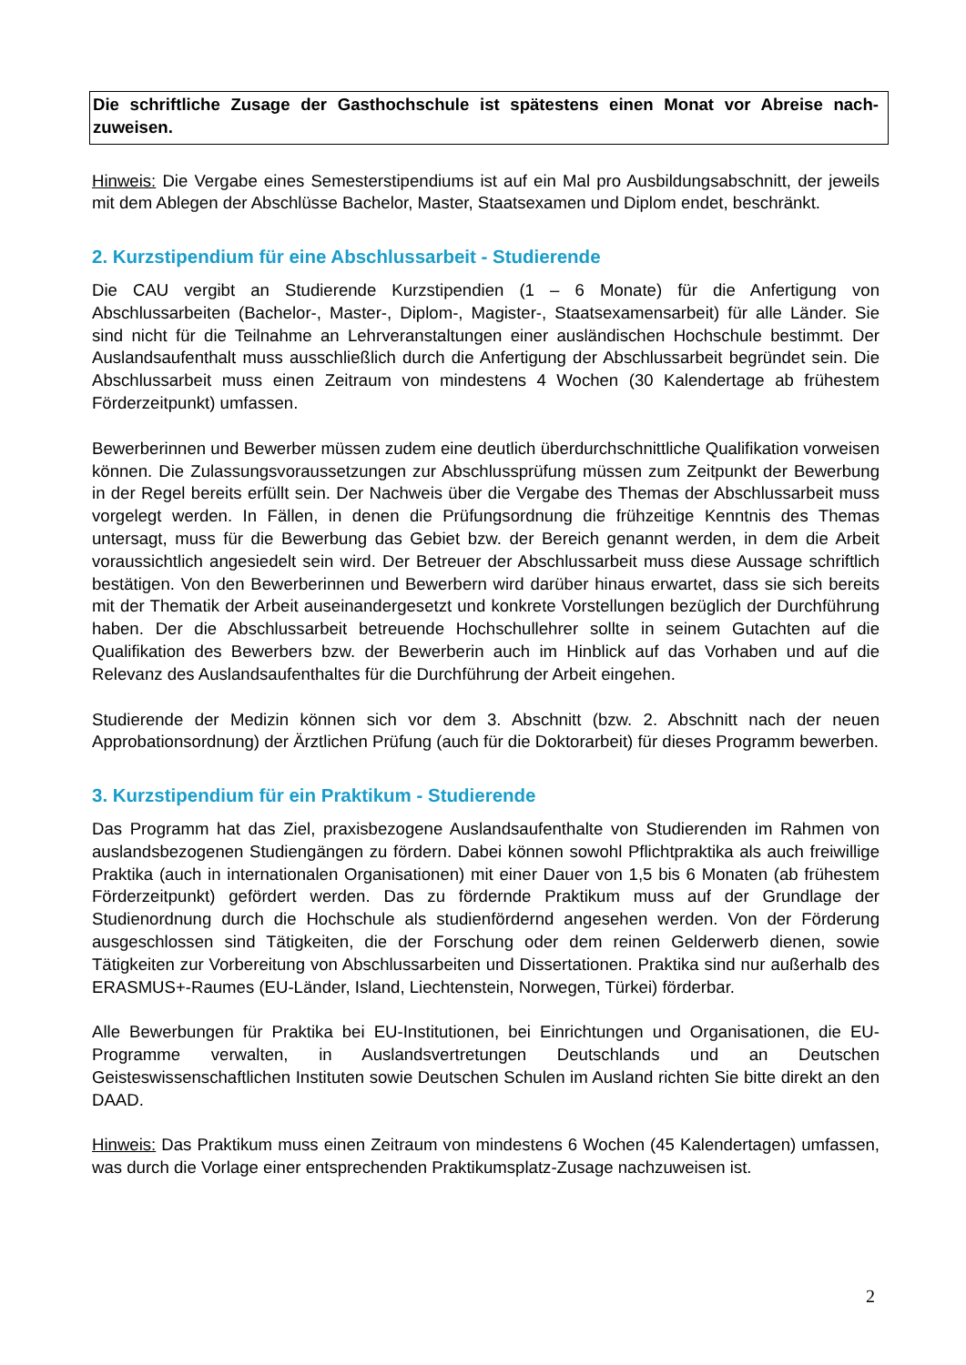Die schriftliche Zusage der Gasthochschule ist spätestens einen Monat vor Abreise nach-zuweisen.
Hinweis: Die Vergabe eines Semesterstipendiums ist auf ein Mal pro Ausbildungsabschnitt, der jeweils mit dem Ablegen der Abschlüsse Bachelor, Master, Staatsexamen und Diplom endet, beschränkt.
2. Kurzstipendium für eine Abschlussarbeit - Studierende
Die CAU vergibt an Studierende Kurzstipendien (1 – 6 Monate) für die Anfertigung von Abschlussarbeiten (Bachelor-, Master-, Diplom-, Magister-, Staatsexamensarbeit) für alle Länder. Sie sind nicht für die Teilnahme an Lehrveranstaltungen einer ausländischen Hochschule bestimmt. Der Auslandsaufenthalt muss ausschließlich durch die Anfertigung der Abschlussarbeit begründet sein. Die Abschlussarbeit muss einen Zeitraum von mindestens 4 Wochen (30 Kalendertage ab frühestem Förderzeitpunkt) umfassen.
Bewerberinnen und Bewerber müssen zudem eine deutlich überdurchschnittliche Qualifikation vorweisen können. Die Zulassungsvoraussetzungen zur Abschlussprüfung müssen zum Zeitpunkt der Bewerbung in der Regel bereits erfüllt sein. Der Nachweis über die Vergabe des Themas der Abschlussarbeit muss vorgelegt werden. In Fällen, in denen die Prüfungsordnung die frühzeitige Kenntnis des Themas untersagt, muss für die Bewerbung das Gebiet bzw. der Bereich genannt werden, in dem die Arbeit voraussichtlich angesiedelt sein wird. Der Betreuer der Abschlussarbeit muss diese Aussage schriftlich bestätigen. Von den Bewerberinnen und Bewerbern wird darüber hinaus erwartet, dass sie sich bereits mit der Thematik der Arbeit auseinandergesetzt und konkrete Vorstellungen bezüglich der Durchführung haben. Der die Abschlussarbeit betreuende Hochschullehrer sollte in seinem Gutachten auf die Qualifikation des Bewerbers bzw. der Bewerberin auch im Hinblick auf das Vorhaben und auf die Relevanz des Auslandsaufenthaltes für die Durchführung der Arbeit eingehen.
Studierende der Medizin können sich vor dem 3. Abschnitt (bzw. 2. Abschnitt nach der neuen Approbationsordnung) der Ärztlichen Prüfung (auch für die Doktorarbeit) für dieses Programm bewerben.
3. Kurzstipendium für ein Praktikum - Studierende
Das Programm hat das Ziel, praxisbezogene Auslandsaufenthalte von Studierenden im Rahmen von auslandsbezogenen Studiengängen zu fördern. Dabei können sowohl Pflichtpraktika als auch freiwillige Praktika (auch in internationalen Organisationen) mit einer Dauer von 1,5 bis 6 Monaten (ab frühestem Förderzeitpunkt) gefördert werden. Das zu fördernde Praktikum muss auf der Grundlage der Studienordnung durch die Hochschule als studienfördernd angesehen werden. Von der Förderung ausgeschlossen sind Tätigkeiten, die der Forschung oder dem reinen Gelderwerb dienen, sowie Tätigkeiten zur Vorbereitung von Abschlussarbeiten und Dissertationen. Praktika sind nur außerhalb des ERASMUS+-Raumes (EU-Länder, Island, Liechtenstein, Norwegen, Türkei) förderbar.
Alle Bewerbungen für Praktika bei EU-Institutionen, bei Einrichtungen und Organisationen, die EU-Programme verwalten, in Auslandsvertretungen Deutschlands und an Deutschen Geisteswissenschaftlichen Instituten sowie Deutschen Schulen im Ausland richten Sie bitte direkt an den DAAD.
Hinweis: Das Praktikum muss einen Zeitraum von mindestens 6 Wochen (45 Kalendertagen) umfassen, was durch die Vorlage einer entsprechenden Praktikumsplatz-Zusage nachzuweisen ist.
2